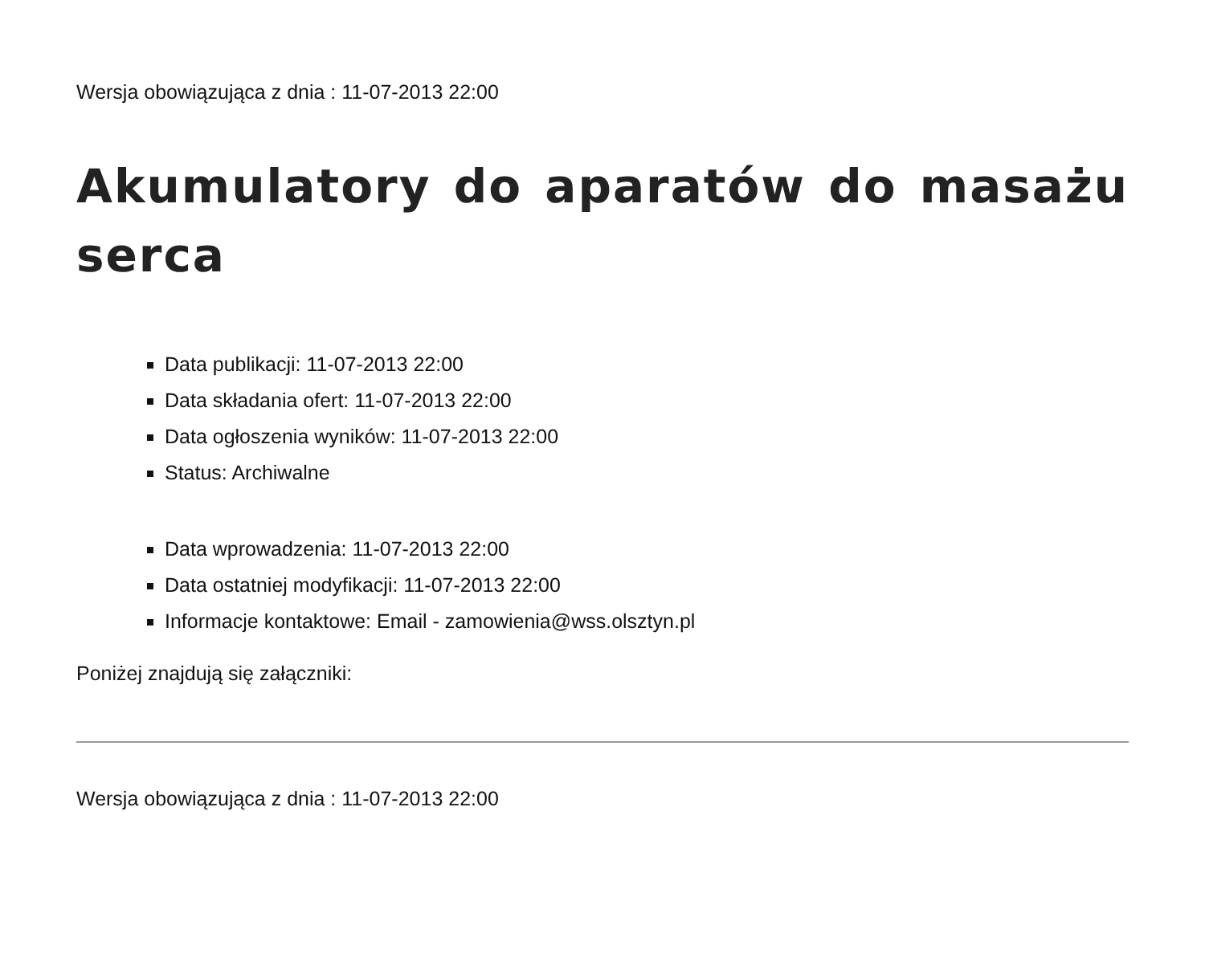Wersja obowiązująca z dnia : 11-07-2013 22:00
Akumulatory do aparatów do masażu serca
Data publikacji: 11-07-2013 22:00
Data składania ofert: 11-07-2013 22:00
Data ogłoszenia wyników: 11-07-2013 22:00
Status: Archiwalne
Data wprowadzenia: 11-07-2013 22:00
Data ostatniej modyfikacji: 11-07-2013 22:00
Informacje kontaktowe: Email - zamowienia@wss.olsztyn.pl
Poniżej znajdują się załączniki:
Wersja obowiązująca z dnia : 11-07-2013 22:00